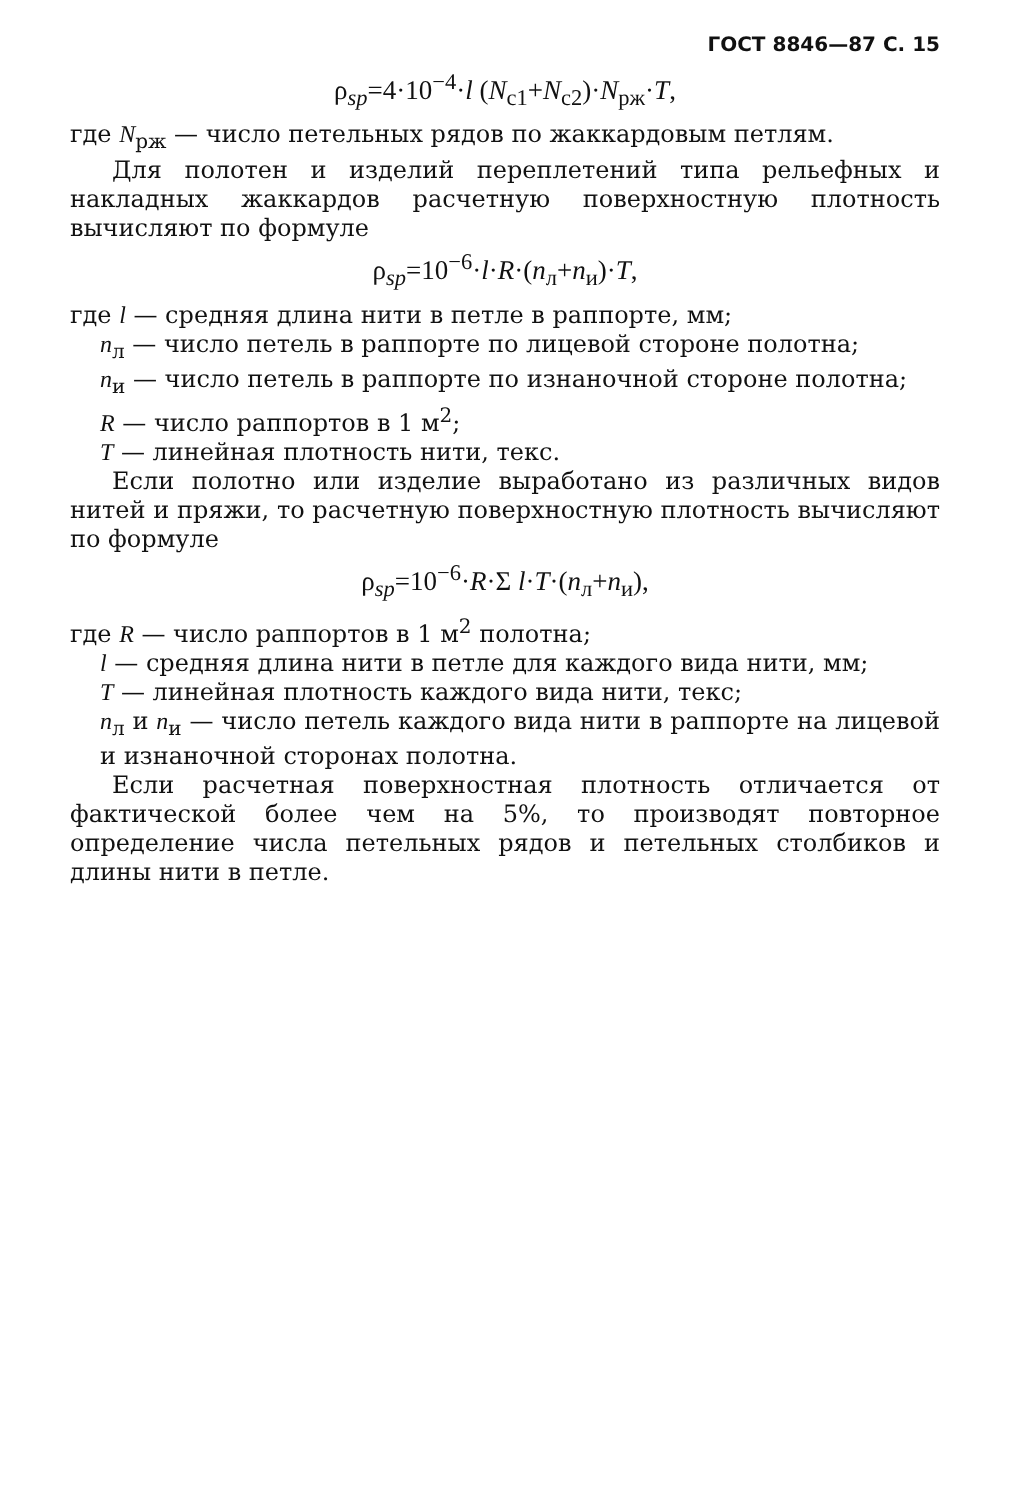ГОСТ 8846—87 С. 15
ρ<sub>sp</sub>=4·10<sup>−4</sup>·l (N<sub>c1</sub>+N<sub>c2</sub>)·N<sub>рж</sub>·T,
где N<sub>рж</sub> — число петельных рядов по жаккардовым петлям.
Для полотен и изделий переплетений типа рельефных и накладных жаккардов расчетную поверхностную плотность вычисляют по формуле
ρ<sub>sp</sub>=10<sup>−6</sup>·l·R·(n<sub>л</sub>+n<sub>и</sub>)·T,
где l — средняя длина нити в петле в раппорте, мм;
n<sub>л</sub> — число петель в раппорте по лицевой стороне полотна;
n<sub>и</sub> — число петель в раппорте по изнаночной стороне полотна;
R — число раппортов в 1 м<sup>2</sup>;
T — линейная плотность нити, текс.
Если полотно или изделие выработано из различных видов нитей и пряжи, то расчетную поверхностную плотность вычисляют по формуле
ρ<sub>sp</sub>=10<sup>−6</sup>·R·Σ l·T·(n<sub>л</sub>+n<sub>и</sub>),
где R — число раппортов в 1 м<sup>2</sup> полотна;
l — средняя длина нити в петле для каждого вида нити, мм;
T — линейная плотность каждого вида нити, текс;
n<sub>л</sub> и n<sub>и</sub> — число петель каждого вида нити в раппорте на лицевой и изнаночной сторонах полотна.
Если расчетная поверхностная плотность отличается от фактической более чем на 5%, то производят повторное определение числа петельных рядов и петельных столбиков и длины нити в петле.